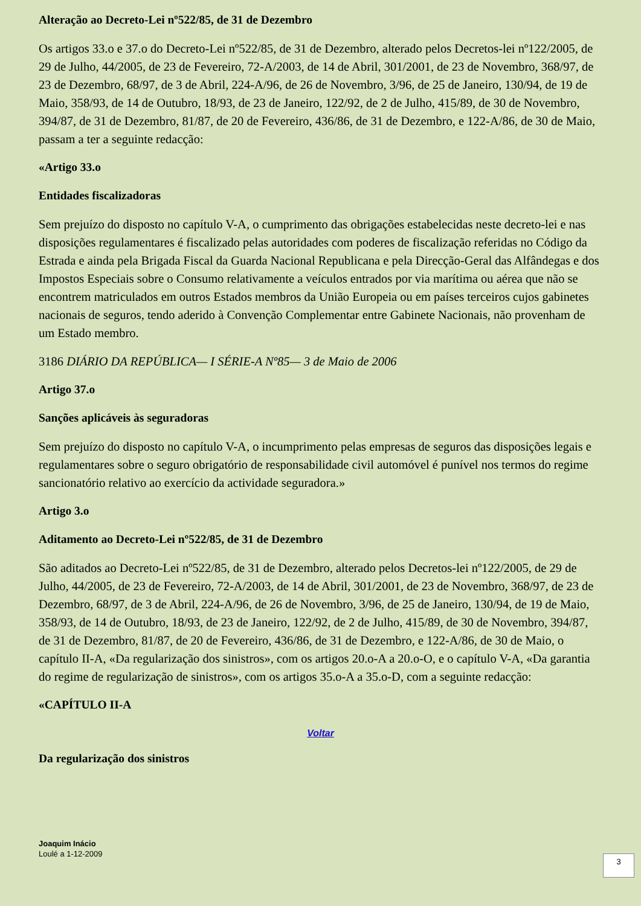Alteração ao Decreto-Lei nº522/85, de 31 de Dezembro
Os artigos 33.o e 37.o do Decreto-Lei nº522/85, de 31 de Dezembro, alterado pelos Decretos-lei nº122/2005, de 29 de Julho, 44/2005, de 23 de Fevereiro, 72-A/2003, de 14 de Abril, 301/2001, de 23 de Novembro, 368/97, de 23 de Dezembro, 68/97, de 3 de Abril, 224-A/96, de 26 de Novembro, 3/96, de 25 de Janeiro, 130/94, de 19 de Maio, 358/93, de 14 de Outubro, 18/93, de 23 de Janeiro, 122/92, de 2 de Julho, 415/89, de 30 de Novembro, 394/87, de 31 de Dezembro, 81/87, de 20 de Fevereiro, 436/86, de 31 de Dezembro, e 122-A/86, de 30 de Maio, passam a ter a seguinte redacção:
«Artigo 33.o
Entidades fiscalizadoras
Sem prejuízo do disposto no capítulo V-A, o cumprimento das obrigações estabelecidas neste decreto-lei e nas disposições regulamentares é fiscalizado pelas autoridades com poderes de fiscalização referidas no Código da Estrada e ainda pela Brigada Fiscal da Guarda Nacional Republicana e pela Direcção-Geral das Alfândegas e dos Impostos Especiais sobre o Consumo relativamente a veículos entrados por via marítima ou aérea que não se encontrem matriculados em outros Estados membros da União Europeia ou em países terceiros cujos gabinetes nacionais de seguros, tendo aderido à Convenção Complementar entre Gabinete Nacionais, não provenham de um Estado membro.
3186 DIÁRIO DA REPÚBLICA— I SÉRIE-A Nº85— 3 de Maio de 2006
Artigo 37.o
Sanções aplicáveis às seguradoras
Sem prejuízo do disposto no capítulo V-A, o incumprimento pelas empresas de seguros das disposições legais e regulamentares sobre o seguro obrigatório de responsabilidade civil automóvel é punível nos termos do regime sancionatório relativo ao exercício da actividade seguradora.»
Artigo 3.o
Aditamento ao Decreto-Lei nº522/85, de 31 de Dezembro
São aditados ao Decreto-Lei nº522/85, de 31 de Dezembro, alterado pelos Decretos-lei nº122/2005, de 29 de Julho, 44/2005, de 23 de Fevereiro, 72-A/2003, de 14 de Abril, 301/2001, de 23 de Novembro, 368/97, de 23 de Dezembro, 68/97, de 3 de Abril, 224-A/96, de 26 de Novembro, 3/96, de 25 de Janeiro, 130/94, de 19 de Maio, 358/93, de 14 de Outubro, 18/93, de 23 de Janeiro, 122/92, de 2 de Julho, 415/89, de 30 de Novembro, 394/87, de 31 de Dezembro, 81/87, de 20 de Fevereiro, 436/86, de 31 de Dezembro, e 122-A/86, de 30 de Maio, o capítulo II-A, «Da regularização dos sinistros», com os artigos 20.o-A a 20.o-O, e o capítulo V-A, «Da garantia do regime de regularização de sinistros», com os artigos 35.o-A a 35.o-D, com a seguinte redacção:
«CAPÍTULO II-A
Voltar
Da regularização dos sinistros
Joaquim Inácio
Loulé a 1-12-2009
3